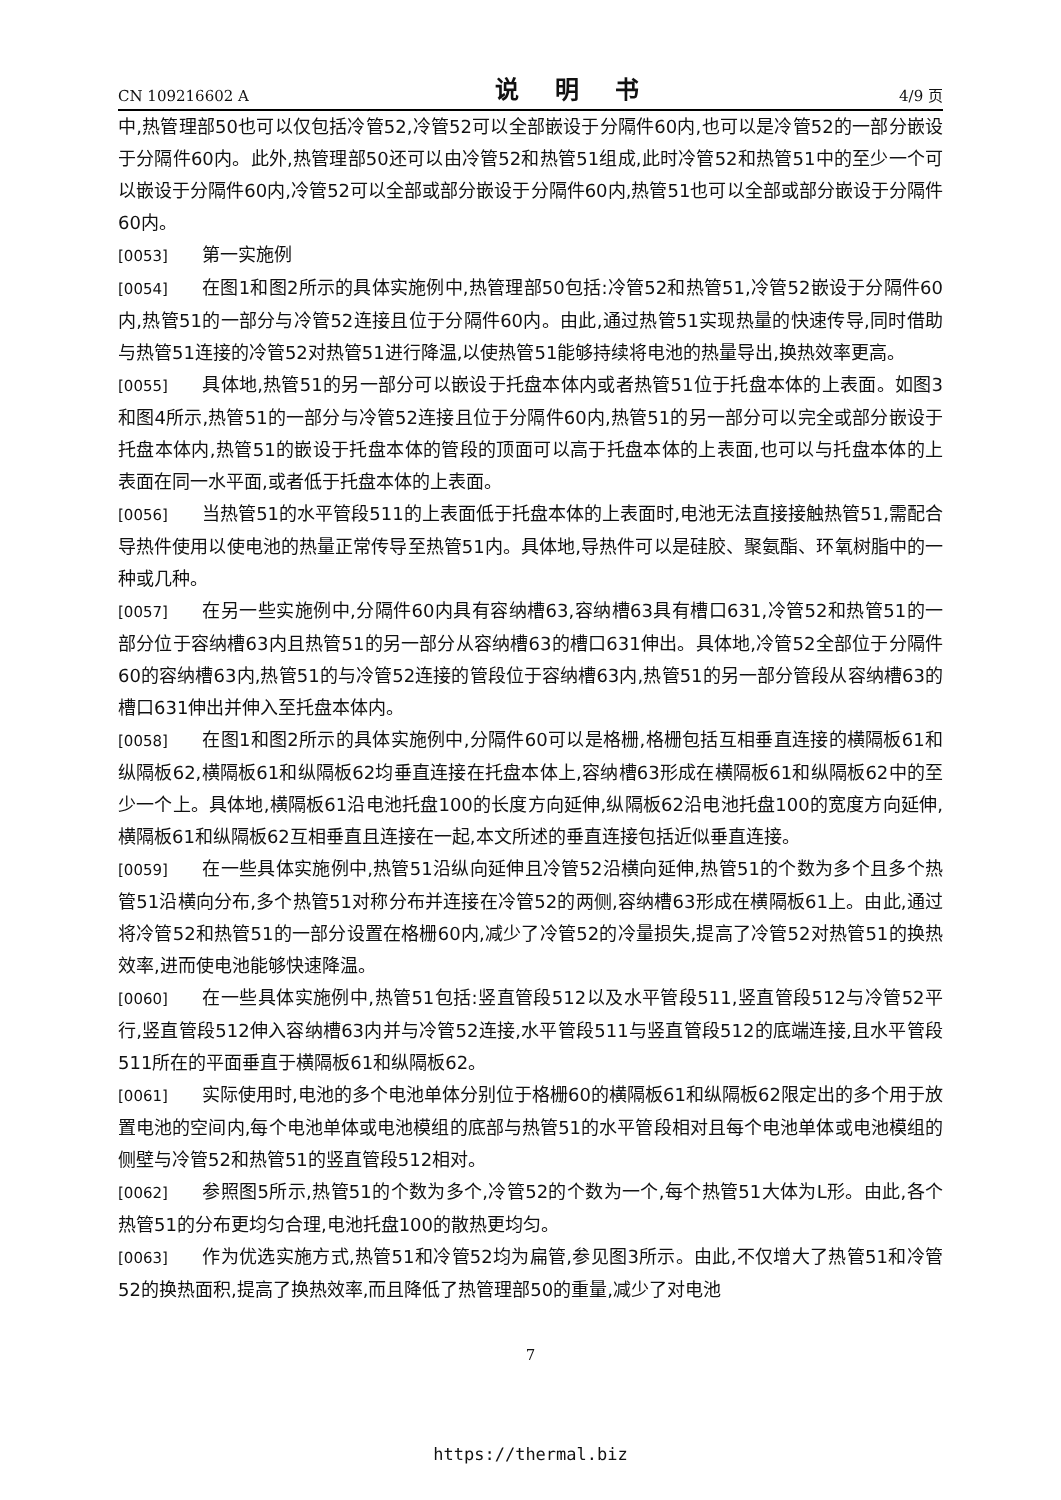CN 109216602 A 说 明 书 4/9 页
中,热管理部50也可以仅包括冷管52,冷管52可以全部嵌设于分隔件60内,也可以是冷管52的一部分嵌设于分隔件60内。此外,热管理部50还可以由冷管52和热管51组成,此时冷管52和热管51中的至少一个可以嵌设于分隔件60内,冷管52可以全部或部分嵌设于分隔件60内,热管51也可以全部或部分嵌设于分隔件60内。
[0053] 第一实施例
[0054] 在图1和图2所示的具体实施例中,热管理部50包括:冷管52和热管51,冷管52嵌设于分隔件60内,热管51的一部分与冷管52连接且位于分隔件60内。由此,通过热管51实现热量的快速传导,同时借助与热管51连接的冷管52对热管51进行降温,以使热管51能够持续将电池的热量导出,换热效率更高。
[0055] 具体地,热管51的另一部分可以嵌设于托盘本体内或者热管51位于托盘本体的上表面。如图3和图4所示,热管51的一部分与冷管52连接且位于分隔件60内,热管51的另一部分可以完全或部分嵌设于托盘本体内,热管51的嵌设于托盘本体的管段的顶面可以高于托盘本体的上表面,也可以与托盘本体的上表面在同一水平面,或者低于托盘本体的上表面。
[0056] 当热管51的水平管段511的上表面低于托盘本体的上表面时,电池无法直接接触热管51,需配合导热件使用以使电池的热量正常传导至热管51内。具体地,导热件可以是硅胶、聚氨酯、环氧树脂中的一种或几种。
[0057] 在另一些实施例中,分隔件60内具有容纳槽63,容纳槽63具有槽口631,冷管52和热管51的一部分位于容纳槽63内且热管51的另一部分从容纳槽63的槽口631伸出。具体地,冷管52全部位于分隔件60的容纳槽63内,热管51的与冷管52连接的管段位于容纳槽63内,热管51的另一部分管段从容纳槽63的槽口631伸出并伸入至托盘本体内。
[0058] 在图1和图2所示的具体实施例中,分隔件60可以是格栅,格栅包括互相垂直连接的横隔板61和纵隔板62,横隔板61和纵隔板62均垂直连接在托盘本体上,容纳槽63形成在横隔板61和纵隔板62中的至少一个上。具体地,横隔板61沿电池托盘100的长度方向延伸,纵隔板62沿电池托盘100的宽度方向延伸,横隔板61和纵隔板62互相垂直且连接在一起,本文所述的垂直连接包括近似垂直连接。
[0059] 在一些具体实施例中,热管51沿纵向延伸且冷管52沿横向延伸,热管51的个数为多个且多个热管51沿横向分布,多个热管51对称分布并连接在冷管52的两侧,容纳槽63形成在横隔板61上。由此,通过将冷管52和热管51的一部分设置在格栅60内,减少了冷管52的冷量损失,提高了冷管52对热管51的换热效率,进而使电池能够快速降温。
[0060] 在一些具体实施例中,热管51包括:竖直管段512以及水平管段511,竖直管段512与冷管52平行,竖直管段512伸入容纳槽63内并与冷管52连接,水平管段511与竖直管段512的底端连接,且水平管段511所在的平面垂直于横隔板61和纵隔板62。
[0061] 实际使用时,电池的多个电池单体分别位于格栅60的横隔板61和纵隔板62限定出的多个用于放置电池的空间内,每个电池单体或电池模组的底部与热管51的水平管段相对且每个电池单体或电池模组的侧壁与冷管52和热管51的竖直管段512相对。
[0062] 参照图5所示,热管51的个数为多个,冷管52的个数为一个,每个热管51大体为L形。由此,各个热管51的分布更均匀合理,电池托盘100的散热更均匀。
[0063] 作为优选实施方式,热管51和冷管52均为扁管,参见图3所示。由此,不仅增大了热管51和冷管52的换热面积,提高了换热效率,而且降低了热管理部50的重量,减少了对电池
7
https://thermal.biz